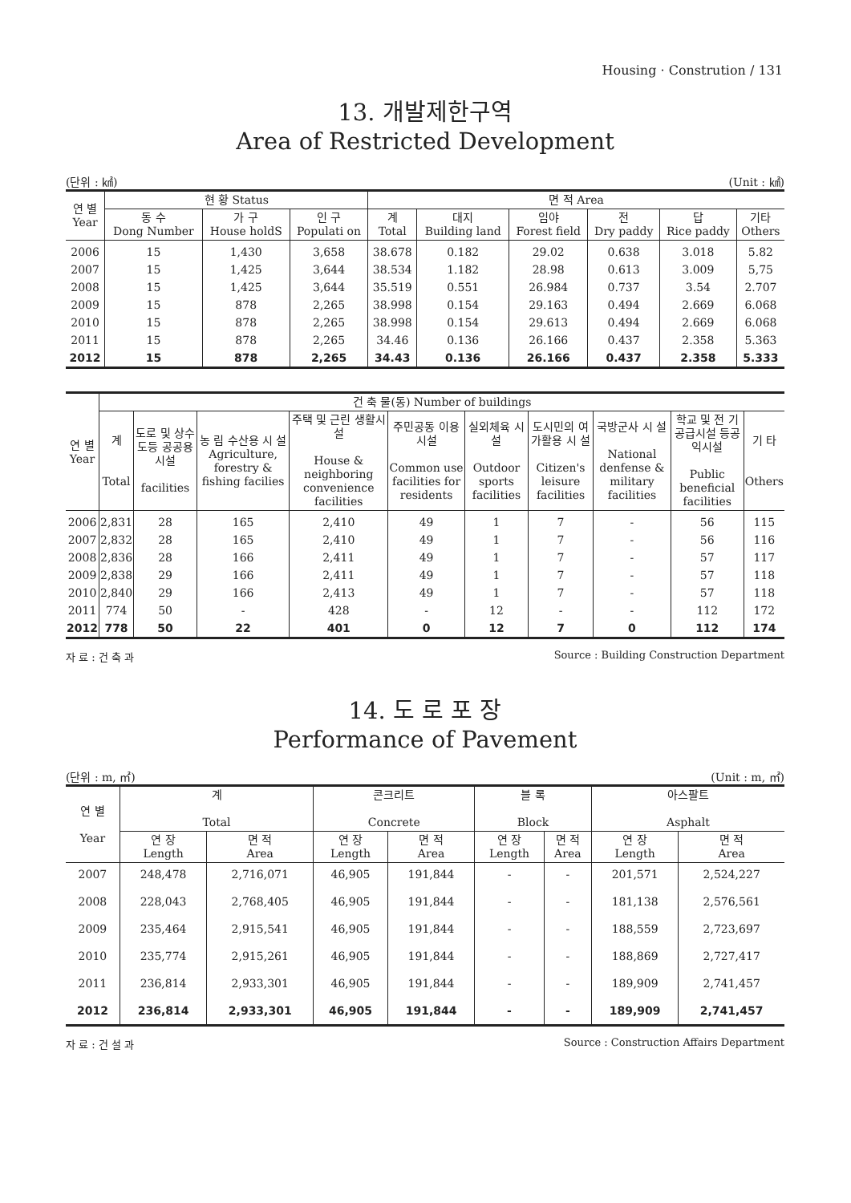Housing · Constrution / 131
13. 개발제한구역
Area of Restricted Development
(단위 : ㎢) (Unit : ㎢)
| 연 별 Year | 현 황 Status | | | 면 적 Area | | | | | |
| --- | --- | --- | --- | --- | --- | --- | --- | --- | --- |
| | 동 수 Dong Number | 가 구 House holdS | 인 구 Populati on | 계 Total | 대지 Building land | 임야 Forest field | 전 Dry paddy | 답 Rice paddy | 기타 Others |
| 2006 | 15 | 1,430 | 3,658 | 38.678 | 0.182 | 29.02 | 0.638 | 3.018 | 5.82 |
| 2007 | 15 | 1,425 | 3,644 | 38.534 | 1.182 | 28.98 | 0.613 | 3.009 | 5,75 |
| 2008 | 15 | 1,425 | 3,644 | 35.519 | 0.551 | 26.984 | 0.737 | 3.54 | 2.707 |
| 2009 | 15 | 878 | 2,265 | 38.998 | 0.154 | 29.163 | 0.494 | 2.669 | 6.068 |
| 2010 | 15 | 878 | 2,265 | 38.998 | 0.154 | 29.613 | 0.494 | 2.669 | 6.068 |
| 2011 | 15 | 878 | 2,265 | 34.46 | 0.136 | 26.166 | 0.437 | 2.358 | 5.363 |
| 2012 | 15 | 878 | 2,265 | 34.43 | 0.136 | 26.166 | 0.437 | 2.358 | 5.333 |
| 연 별 Year | 건 축 물(동) Number of buildings | | | | | | | | | |
| --- | --- | --- | --- | --- | --- | --- | --- | --- | --- | --- |
| | 계 Total | 도로 및 상수도등 공공용시설 facilities | 농 림 수산용 시 설 Agriculture, forestry & fishing facilies | 주택 및 근린 생활시설 House & neighboring convenience facilities | 주민공동 이용시설 Common use facilities for residents | 실외체육 시설 Outdoor sports facilities | 도시민의 여가활용 시 설 Citizen's leisure facilities | 국방군사 시 설 National denfense & military facilities | 학교 및 전 기공급시설 등공익시설 Public beneficial facilities | 기 타 Others |
| 2006 | 2,831 | 28 | 165 | 2,410 | 49 | 1 | 7 | - | 56 | 115 |
| 2007 | 2,832 | 28 | 165 | 2,410 | 49 | 1 | 7 | - | 56 | 116 |
| 2008 | 2,836 | 28 | 166 | 2,411 | 49 | 1 | 7 | - | 57 | 117 |
| 2009 | 2,838 | 29 | 166 | 2,411 | 49 | 1 | 7 | - | 57 | 118 |
| 2010 | 2,840 | 29 | 166 | 2,413 | 49 | 1 | 7 | - | 57 | 118 |
| 2011 | 774 | 50 | - | 428 | - | 12 | - | - | 112 | 172 |
| 2012 | 778 | 50 | 22 | 401 | 0 | 12 | 7 | 0 | 112 | 174 |
자 료 : 건 축 과 Source : Building Construction Department
14. 도 로 포 장
Performance of Pavement
(단위 : m, ㎡) (Unit : m, ㎡)
| 연 별 Year | 계 Total | | 콘크리트 Concrete | | 블 록 Block | | 아스팔트 Asphalt | |
| --- | --- | --- | --- | --- | --- | --- | --- | --- |
| | 연 장 Length | 면 적 Area | 연 장 Length | 면 적 Area | 연 장 Length | 면 적 Area | 연 장 Length | 면 적 Area |
| 2007 | 248,478 | 2,716,071 | 46,905 | 191,844 | - | - | 201,571 | 2,524,227 |
| 2008 | 228,043 | 2,768,405 | 46,905 | 191,844 | - | - | 181,138 | 2,576,561 |
| 2009 | 235,464 | 2,915,541 | 46,905 | 191,844 | - | - | 188,559 | 2,723,697 |
| 2010 | 235,774 | 2,915,261 | 46,905 | 191,844 | - | - | 188,869 | 2,727,417 |
| 2011 | 236,814 | 2,933,301 | 46,905 | 191,844 | - | - | 189,909 | 2,741,457 |
| 2012 | 236,814 | 2,933,301 | 46,905 | 191,844 | - | - | 189,909 | 2,741,457 |
자 료 : 건 설 과 Source : Construction Affairs Department